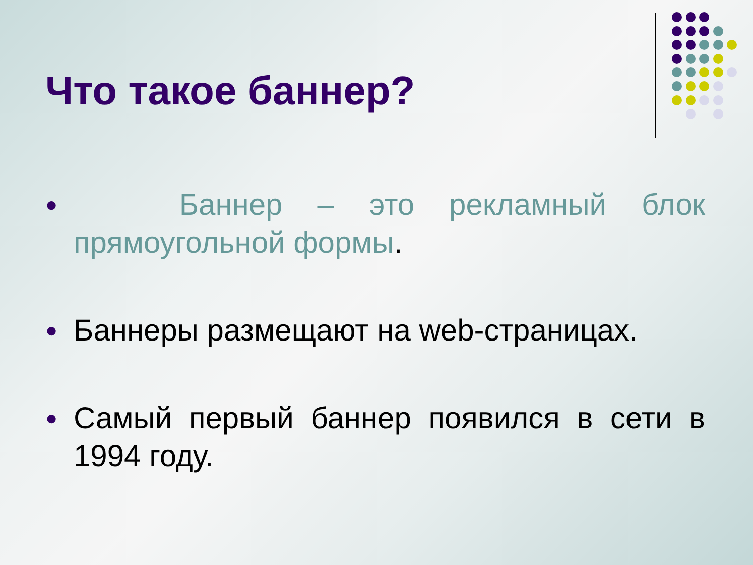Что такое баннер?
● Баннер – это рекламный блок прямоугольной формы.
● Баннеры размещают на web-страницах.
● Самый первый баннер появился в сети в 1994 году.